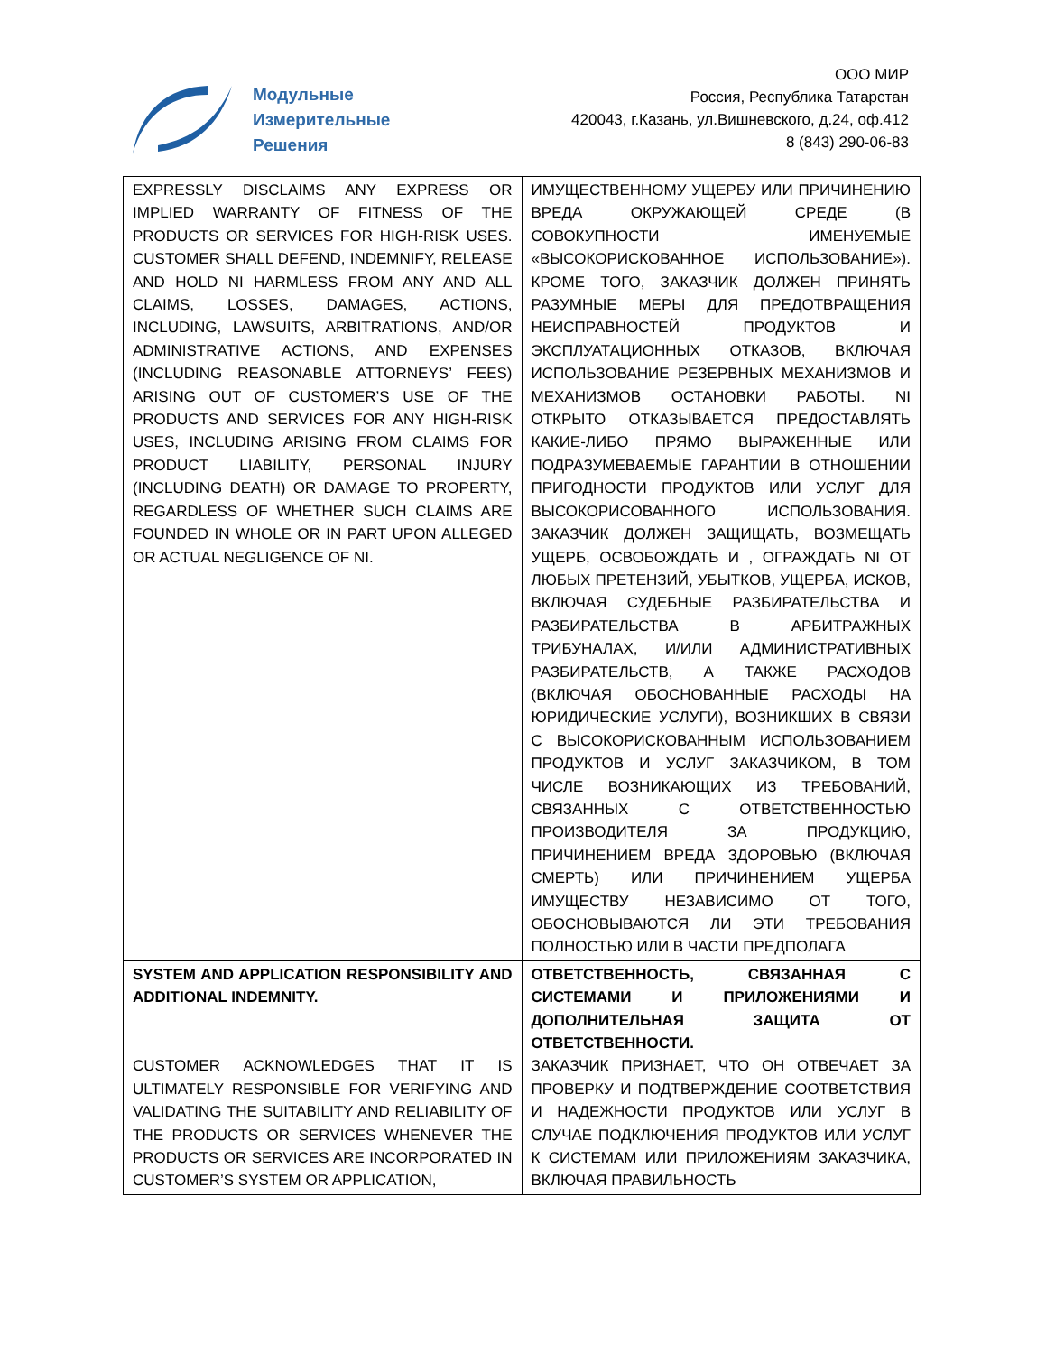Модульные
Измерительные
Решения
ООО МИР
Россия, Республика Татарстан
420043, г.Казань, ул.Вишневского, д.24, оф.412
8 (843) 290-06-83
| EXPRESSLY DISCLAIMS ANY EXPRESS OR IMPLIED WARRANTY OF FITNESS OF THE PRODUCTS OR SERVICES FOR HIGH-RISK USES. CUSTOMER SHALL DEFEND, INDEMNIFY, RELEASE AND HOLD NI HARMLESS FROM ANY AND ALL CLAIMS, LOSSES, DAMAGES, ACTIONS, INCLUDING, LAWSUITS, ARBITRATIONS, AND/OR ADMINISTRATIVE ACTIONS, AND EXPENSES (INCLUDING REASONABLE ATTORNEYS’ FEES) ARISING OUT OF CUSTOMER’S USE OF THE PRODUCTS AND SERVICES FOR ANY HIGH-RISK USES, INCLUDING ARISING FROM CLAIMS FOR PRODUCT LIABILITY, PERSONAL INJURY (INCLUDING DEATH) OR DAMAGE TO PROPERTY, REGARDLESS OF WHETHER SUCH CLAIMS ARE FOUNDED IN WHOLE OR IN PART UPON ALLEGED OR ACTUAL NEGLIGENCE OF NI. | ИМУЩЕСТВЕННОМУ УЩЕРБУ ИЛИ ПРИЧИНЕНИЮ ВРЕДА ОКРУЖАЮЩЕЙ СРЕДЕ (В СОВОКУПНОСТИ ИМЕНУЕМЫЕ «ВЫСОКОРИСКОВАННОЕ ИСПОЛЬЗОВАНИЕ»). КРОМЕ ТОГО, ЗАКАЗЧИК ДОЛЖЕН ПРИНЯТЬ РАЗУМНЫЕ МЕРЫ ДЛЯ ПРЕДОТВРАЩЕНИЯ НЕИСПРАВНОСТЕЙ ПРОДУКТОВ И ЭКСПЛУАТАЦИОННЫХ ОТКАЗОВ, ВКЛЮЧАЯ ИСПОЛЬЗОВАНИЕ РЕЗЕРВНЫХ МЕХАНИЗМОВ И МЕХАНИЗМОВ ОСТАНОВКИ РАБОТЫ. NI ОТКРЫТО ОТКАЗЫВАЕТСЯ ПРЕДОСТАВЛЯТЬ КАКИЕ-ЛИБО ПРЯМО ВЫРАЖЕННЫЕ ИЛИ ПОДРАЗУМЕВАЕМЫЕ ГАРАНТИИ В ОТНОШЕНИИ ПРИГОДНОСТИ ПРОДУКТОВ ИЛИ УСЛУГ ДЛЯ ВЫСОКОРИСОВАННОГО ИСПОЛЬЗОВАНИЯ. ЗАКАЗЧИК ДОЛЖЕН ЗАЩИЩАТЬ, ВОЗМЕЩАТЬ УЩЕРБ, ОСВОБОЖДАТЬ И , ОГРАЖДАТЬ NI ОТ ЛЮБЫХ ПРЕТЕНЗИЙ, УБЫТКОВ, УЩЕРБА, ИСКОВ, ВКЛЮЧАЯ СУДЕБНЫЕ РАЗБИРАТЕЛЬСТВА И РАЗБИРАТЕЛЬСТВА В АРБИТРАЖНЫХ ТРИБУНАЛАХ, И/ИЛИ АДМИНИСТРАТИВНЫХ РАЗБИРАТЕЛЬСТВ, А ТАКЖЕ РАСХОДОВ (ВКЛЮЧАЯ ОБОСНОВАННЫЕ РАСХОДЫ НА ЮРИДИЧЕСКИЕ УСЛУГИ), ВОЗНИКШИХ В СВЯЗИ С ВЫСОКОРИСКОВАННЫМ ИСПОЛЬЗОВАНИЕМ ПРОДУКТОВ И УСЛУГ ЗАКАЗЧИКОМ, В ТОМ ЧИСЛЕ ВОЗНИКАЮЩИХ ИЗ ТРЕБОВАНИЙ, СВЯЗАННЫХ С ОТВЕТСТВЕННОСТЬЮ ПРОИЗВОДИТЕЛЯ ЗА ПРОДУКЦИЮ, ПРИЧИНЕНИЕМ ВРЕДА ЗДОРОВЬЮ (ВКЛЮЧАЯ СМЕРТЬ) ИЛИ ПРИЧИНЕНИЕМ УЩЕРБА ИМУЩЕСТВУ НЕЗАВИСИМО ОТ ТОГО, ОБОСНОВЫВАЮТСЯ ЛИ ЭТИ ТРЕБОВАНИЯ ПОЛНОСТЬЮ ИЛИ В ЧАСТИ ПРЕДПОЛАГА |
| SYSTEM AND APPLICATION RESPONSIBILITY AND ADDITIONAL INDEMNITY. CUSTOMER ACKNOWLEDGES THAT IT IS ULTIMATELY RESPONSIBLE FOR VERIFYING AND VALIDATING THE SUITABILITY AND RELIABILITY OF THE PRODUCTS OR SERVICES WHENEVER THE PRODUCTS OR SERVICES ARE INCORPORATED IN CUSTOMER’S SYSTEM OR APPLICATION, | ОТВЕТСТВЕННОСТЬ, СВЯЗАННАЯ С СИСТЕМАМИ И ПРИЛОЖЕНИЯМИ И ДОПОЛНИТЕЛЬНАЯ ЗАЩИТА ОТ ОТВЕТСТВЕННОСТИ. ЗАКАЗЧИК ПРИЗНАЕТ, ЧТО ОН ОТВЕЧАЕТ ЗА ПРОВЕРКУ И ПОДТВЕРЖДЕНИЕ СООТВЕТСТВИЯ И НАДЕЖНОСТИ ПРОДУКТОВ ИЛИ УСЛУГ В СЛУЧАЕ ПОДКЛЮЧЕНИЯ ПРОДУКТОВ ИЛИ УСЛУГ К СИСТЕМАМ ИЛИ ПРИЛОЖЕНИЯМ ЗАКАЗЧИКА, ВКЛЮЧАЯ ПРАВИЛЬНОСТЬ |